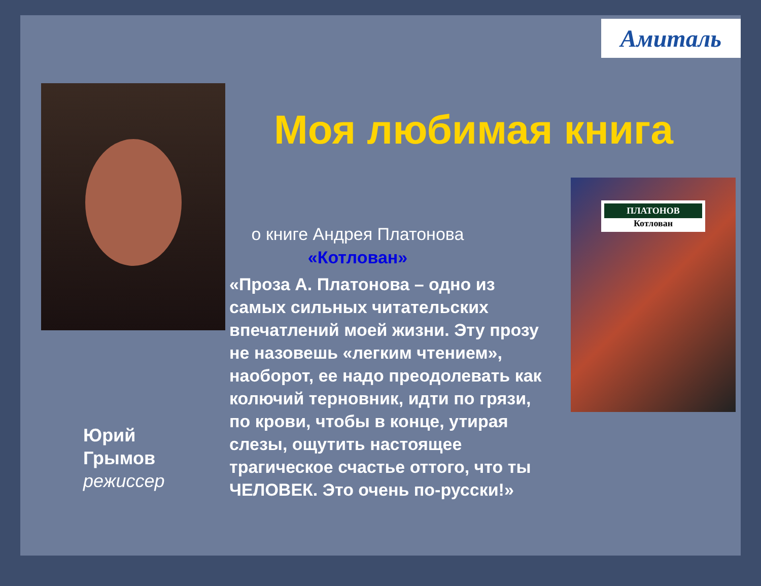Амиталь
Моя любимая книга
о книге Андрея Платонова
«Котлован»
«Проза А. Платонова – одно из самых сильных читательских впечатлений моей жизни. Эту прозу не назовешь «легким чтением», наоборот, ее надо преодолевать как колючий терновник, идти по грязи, по крови, чтобы в конце, утирая слезы, ощутить настоящее трагическое счастье оттого, что ты ЧЕЛОВЕК. Это очень по-русски!»
ПЛАТОНОВ
Котлован
Юрий
Грымов
режиссер